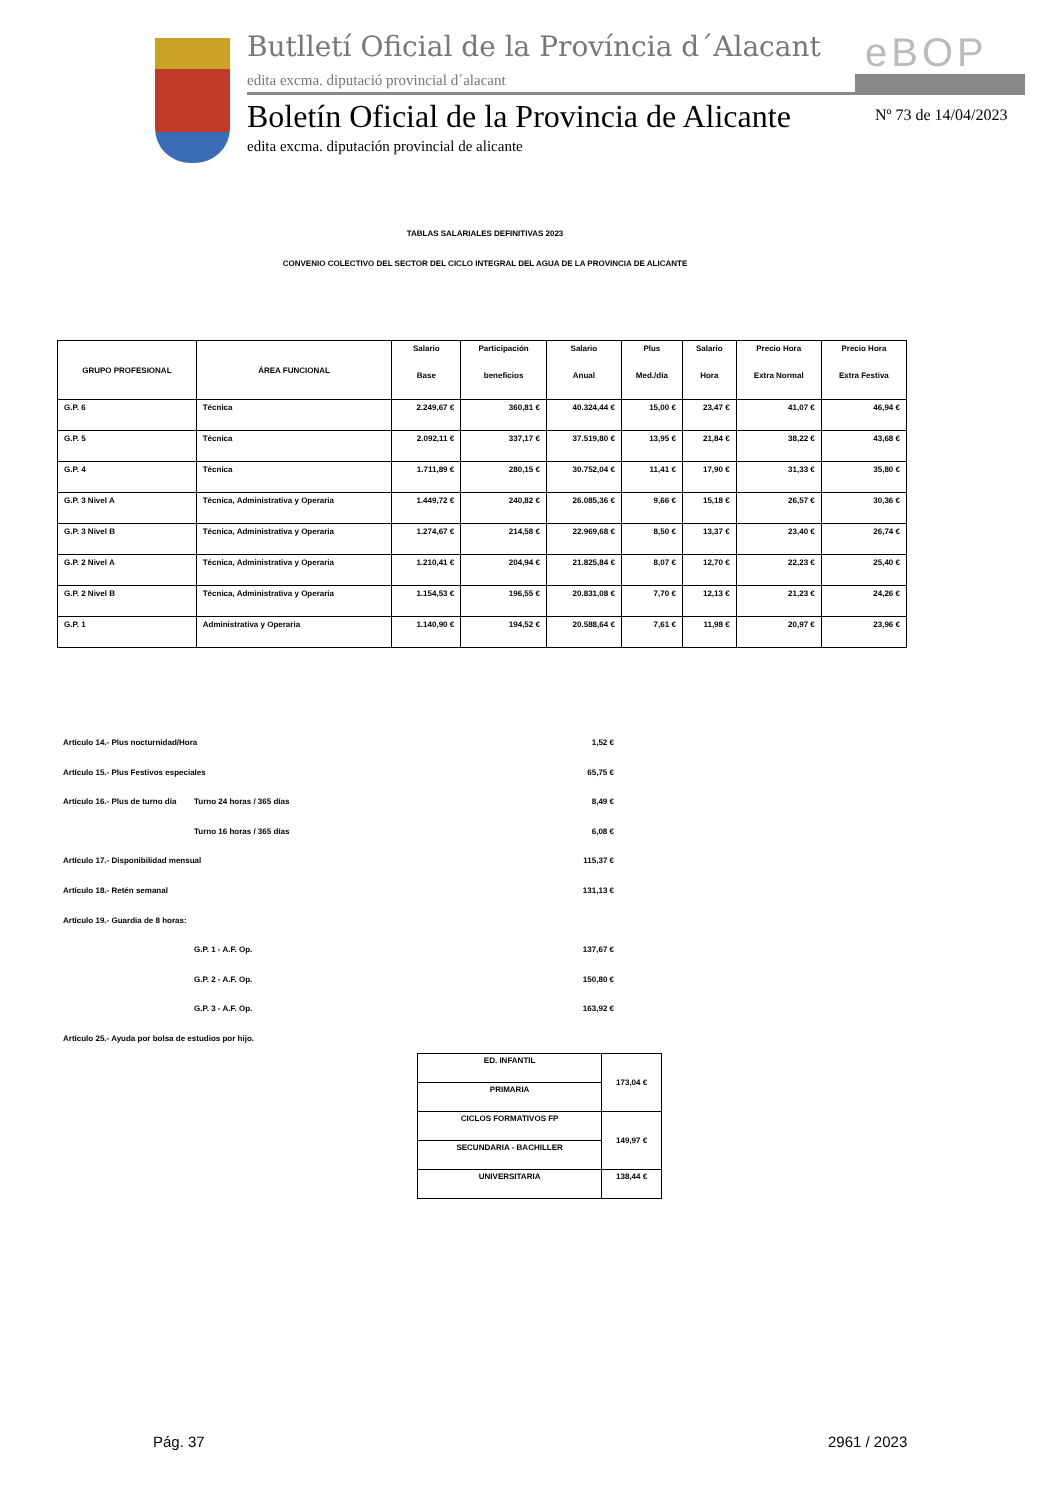Butlletí Oficial de la Província d´Alacant
eBOP
edita excma. diputació provincial d´alacant
Boletín Oficial de la Provincia de Alicante
Nº 73 de 14/04/2023
edita excma. diputación provincial de alicante
TABLAS SALARIALES DEFINITIVAS 2023
CONVENIO COLECTIVO DEL SECTOR DEL CICLO INTEGRAL DEL AGUA DE LA PROVINCIA DE ALICANTE
| GRUPO PROFESIONAL | ÁREA FUNCIONAL | Salario Base | Participación beneficios | Salario Anual | Plus Med./día | Salario Hora | Precio Hora Extra Normal | Precio Hora Extra Festiva |
| --- | --- | --- | --- | --- | --- | --- | --- | --- |
| G.P. 6 | Técnica | 2.249,67 € | 360,81 € | 40.324,44 € | 15,00 € | 23,47 € | 41,07 € | 46,94 € |
| G.P. 5 | Técnica | 2.092,11 € | 337,17 € | 37.519,80 € | 13,95 € | 21,84 € | 38,22 € | 43,68 € |
| G.P. 4 | Técnica | 1.711,89 € | 280,15 € | 30.752,04 € | 11,41 € | 17,90 € | 31,33 € | 35,80 € |
| G.P. 3 Nivel A | Técnica, Administrativa y Operaria | 1.449,72 € | 240,82 € | 26.085,36 € | 9,66 € | 15,18 € | 26,57 € | 30,36 € |
| G.P. 3 Nivel B | Técnica, Administrativa y Operaria | 1.274,67 € | 214,58 € | 22.969,68 € | 8,50 € | 13,37 € | 23,40 € | 26,74 € |
| G.P. 2 Nivel A | Técnica, Administrativa y Operaria | 1.210,41 € | 204,94 € | 21.825,84 € | 8,07 € | 12,70 € | 22,23 € | 25,40 € |
| G.P. 2 Nivel B | Técnica, Administrativa y Operaria | 1.154,53 € | 196,55 € | 20.831,08 € | 7,70 € | 12,13 € | 21,23 € | 24,26 € |
| G.P. 1 | Administrativa y Operaria | 1.140,90 € | 194,52 € | 20.588,64 € | 7,61 € | 11,98 € | 20,97 € | 23,96 € |
Artículo 14.- Plus nocturnidad/Hora 1,52 €
Artículo 15.- Plus Festivos especiales 65,75 €
Artículo 16.- Plus de turno día Turno 24 horas / 365 días 8,49 €
Turno 16 horas / 365 días 6,08 €
Artículo 17.- Disponibilidad mensual 115,37 €
Artículo 18.- Retén semanal 131,13 €
Artículo 19.- Guardia de 8 horas:
G.P. 1 - A.F. Op. 137,67 €
G.P. 2 - A.F. Op. 150,80 €
G.P. 3 - A.F. Op. 163,92 €
Artículo 25.- Ayuda por bolsa de estudios por hijo.
| ED. INFANTIL | 173,04 € |
| PRIMARIA | |
| CICLOS FORMATIVOS FP | 149,97 € |
| SECUNDARIA - BACHILLER | |
| UNIVERSITARIA | 138,44 € |
Pág. 37 2961 / 2023